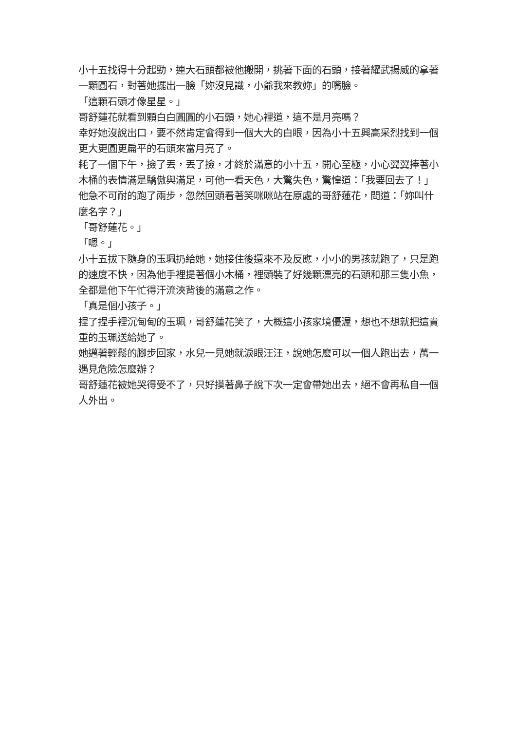小十五找得十分起勁，連大石頭都被他搬開，挑著下面的石頭，接著耀武揚威的拿著一顆圓石，對著她擺出一臉「妳沒見識，小爺我來教妳」的嘴臉。
「這顆石頭才像星星。」
哥舒蓮花就看到顆白白圓圓的小石頭，她心裡道，這不是月亮嗎？
幸好她沒說出口，要不然肯定會得到一個大大的白眼，因為小十五興高采烈找到一個更大更圓更扁平的石頭來當月亮了。
耗了一個下午，撿了丟，丟了撿，才終於滿意的小十五，開心至極，小心翼翼捧著小木桶的表情滿是驕傲與滿足，可他一看天色，大驚失色，驚惶道：「我要回去了！」
他急不可耐的跑了兩步，忽然回頭看著笑咪咪站在原處的哥舒蓮花，問道：「妳叫什麼名字？」
「哥舒蓮花。」
「嗯。」
小十五拔下隨身的玉珮扔給她，她接住後還來不及反應，小小的男孩就跑了，只是跑的速度不快，因為他手裡提著個小木桶，裡頭裝了好幾顆漂亮的石頭和那三隻小魚，全都是他下午忙得汗流浹背後的滿意之作。
「真是個小孩子。」
捏了捏手裡沉甸甸的玉珮，哥舒蓮花笑了，大概這小孩家境優渥，想也不想就把這貴重的玉珮送給她了。
她邁著輕鬆的腳步回家，水兒一見她就淚眼汪汪，說她怎麼可以一個人跑出去，萬一遇見危險怎麼辦？
哥舒蓮花被她哭得受不了，只好摸著鼻子說下次一定會帶她出去，絕不會再私自一個人外出。